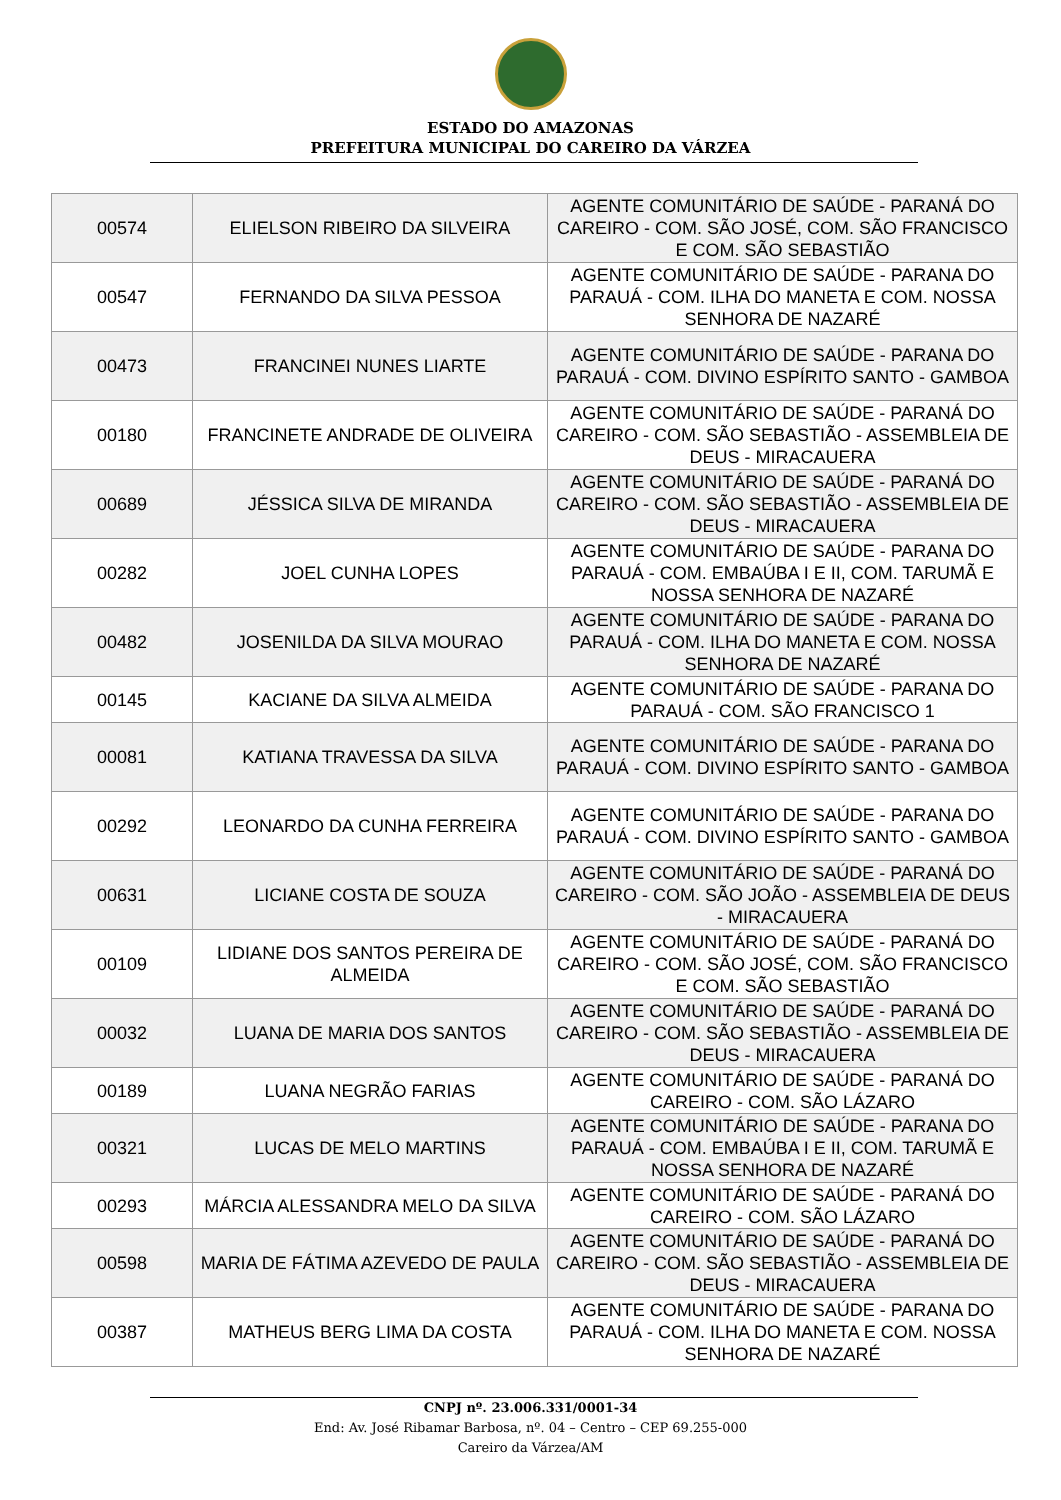ESTADO DO AMAZONAS
PREFEITURA MUNICIPAL DO CAREIRO DA VÁRZEA
| 00574 | ELIELSON RIBEIRO DA SILVEIRA | AGENTE COMUNITÁRIO DE SAÚDE - PARANÁ DO CAREIRO - COM. SÃO JOSÉ, COM. SÃO FRANCISCO E COM. SÃO SEBASTIÃO |
| 00547 | FERNANDO DA SILVA PESSOA | AGENTE COMUNITÁRIO DE SAÚDE - PARANA DO PARAUÁ - COM. ILHA DO MANETA E COM. NOSSA SENHORA DE NAZARÉ |
| 00473 | FRANCINEI NUNES LIARTE | AGENTE COMUNITÁRIO DE SAÚDE - PARANA DO PARAUÁ - COM. DIVINO ESPÍRITO SANTO - GAMBOA |
| 00180 | FRANCINETE ANDRADE DE OLIVEIRA | AGENTE COMUNITÁRIO DE SAÚDE - PARANÁ DO CAREIRO - COM. SÃO SEBASTIÃO - ASSEMBLEIA DE DEUS - MIRACAUERA |
| 00689 | JÉSSICA SILVA DE MIRANDA | AGENTE COMUNITÁRIO DE SAÚDE - PARANÁ DO CAREIRO - COM. SÃO SEBASTIÃO - ASSEMBLEIA DE DEUS - MIRACAUERA |
| 00282 | JOEL CUNHA LOPES | AGENTE COMUNITÁRIO DE SAÚDE - PARANA DO PARAUÁ - COM. EMBAÚBA I E II, COM. TARUMÃ E NOSSA SENHORA DE NAZARÉ |
| 00482 | JOSENILDA DA SILVA MOURAO | AGENTE COMUNITÁRIO DE SAÚDE - PARANA DO PARAUÁ - COM. ILHA DO MANETA E COM. NOSSA SENHORA DE NAZARÉ |
| 00145 | KACIANE DA SILVA ALMEIDA | AGENTE COMUNITÁRIO DE SAÚDE - PARANA DO PARAUÁ - COM. SÃO FRANCISCO 1 |
| 00081 | KATIANA TRAVESSA DA SILVA | AGENTE COMUNITÁRIO DE SAÚDE - PARANA DO PARAUÁ - COM. DIVINO ESPÍRITO SANTO - GAMBOA |
| 00292 | LEONARDO DA CUNHA FERREIRA | AGENTE COMUNITÁRIO DE SAÚDE - PARANA DO PARAUÁ - COM. DIVINO ESPÍRITO SANTO - GAMBOA |
| 00631 | LICIANE COSTA DE SOUZA | AGENTE COMUNITÁRIO DE SAÚDE - PARANÁ DO CAREIRO - COM. SÃO JOÃO - ASSEMBLEIA DE DEUS - MIRACAUERA |
| 00109 | LIDIANE DOS SANTOS PEREIRA DE ALMEIDA | AGENTE COMUNITÁRIO DE SAÚDE - PARANÁ DO CAREIRO - COM. SÃO JOSÉ, COM. SÃO FRANCISCO E COM. SÃO SEBASTIÃO |
| 00032 | LUANA DE MARIA DOS SANTOS | AGENTE COMUNITÁRIO DE SAÚDE - PARANÁ DO CAREIRO - COM. SÃO SEBASTIÃO - ASSEMBLEIA DE DEUS - MIRACAUERA |
| 00189 | LUANA NEGRÃO FARIAS | AGENTE COMUNITÁRIO DE SAÚDE - PARANÁ DO CAREIRO - COM. SÃO LÁZARO |
| 00321 | LUCAS DE MELO MARTINS | AGENTE COMUNITÁRIO DE SAÚDE - PARANA DO PARAUÁ - COM. EMBAÚBA I E II, COM. TARUMÃ E NOSSA SENHORA DE NAZARÉ |
| 00293 | MÁRCIA ALESSANDRA MELO DA SILVA | AGENTE COMUNITÁRIO DE SAÚDE - PARANÁ DO CAREIRO - COM. SÃO LÁZARO |
| 00598 | MARIA DE FÁTIMA AZEVEDO DE PAULA | AGENTE COMUNITÁRIO DE SAÚDE - PARANÁ DO CAREIRO - COM. SÃO SEBASTIÃO - ASSEMBLEIA DE DEUS - MIRACAUERA |
| 00387 | MATHEUS BERG LIMA DA COSTA | AGENTE COMUNITÁRIO DE SAÚDE - PARANA DO PARAUÁ - COM. ILHA DO MANETA E COM. NOSSA SENHORA DE NAZARÉ |
CNPJ nº. 23.006.331/0001-34
End: Av. José Ribamar Barbosa, nº. 04 – Centro – CEP 69.255-000
Careiro da Várzea/AM